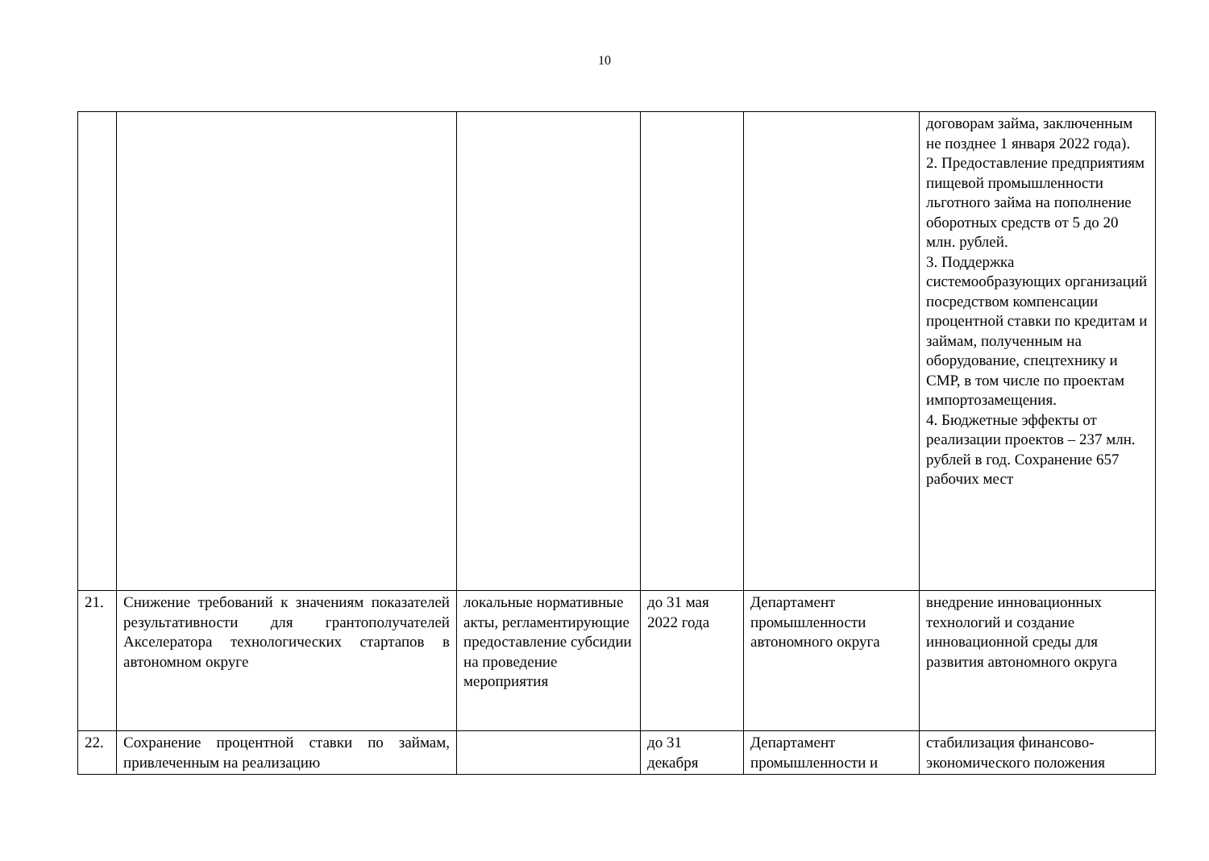10
| | | | | | договорам займа, заключенным не позднее 1 января 2022 года). 2. Предоставление предприятиям пищевой промышленности льготного займа на пополнение оборотных средств от 5 до 20 млн. рублей. 3. Поддержка системообразующих организаций посредством компенсации процентной ставки по кредитам и займам, полученным на оборудование, спецтехнику и СМР, в том числе по проектам импортозамещения. 4. Бюджетные эффекты от реализации проектов – 237 млн. рублей в год. Сохранение 657 рабочих мест |
| 21. | Снижение требований к значениям показателей результативности для грантополучателей Акселератора технологических стартапов в автономном округе | локальные нормативные акты, регламентирующие предоставление субсидии на проведение мероприятия | до 31 мая 2022 года | Департамент промышленности автономного округа | внедрение инновационных технологий и создание инновационной среды для развития автономного округа |
| 22. | Сохранение процентной ставки по займам, привлеченным на реализацию | | до 31 декабря | Департамент промышленности и | стабилизация финансово-экономического положения |